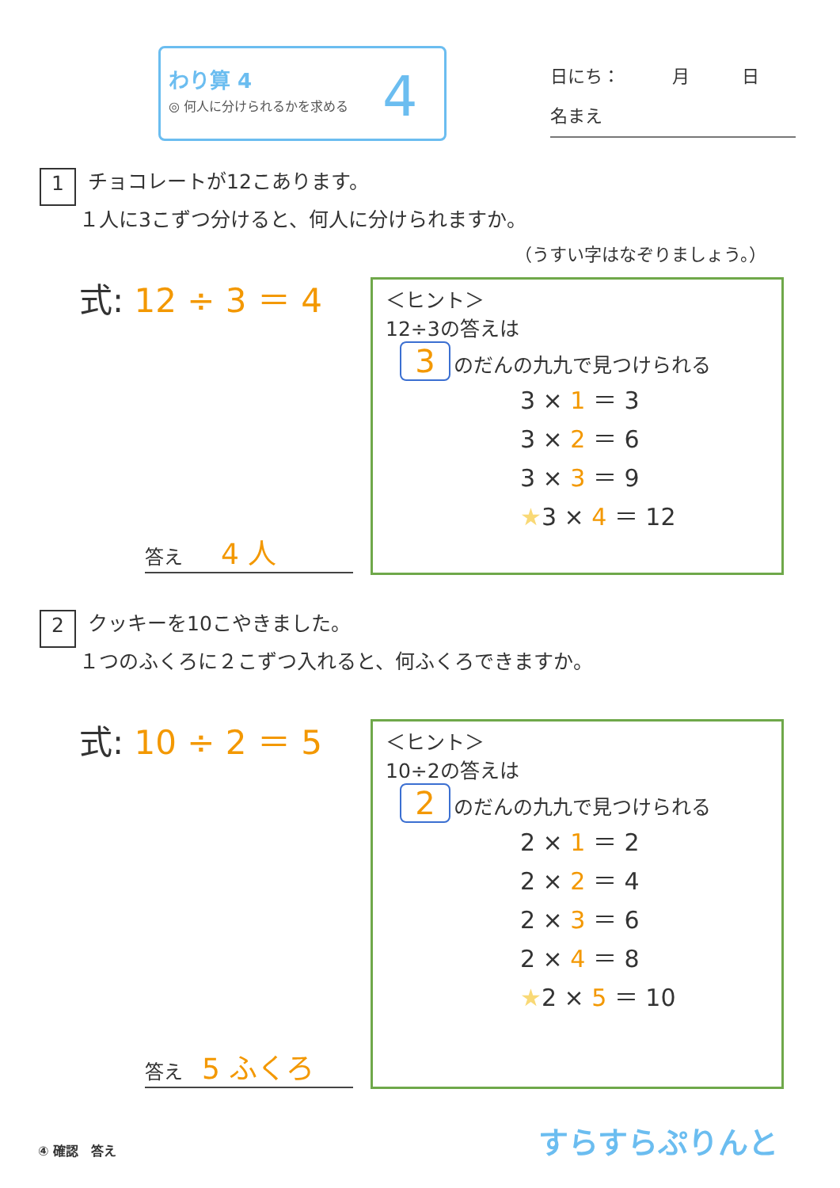わり算 4
◎ 何人に分けられるかを求める 4
日にち：　　　月　　　日
名まえ
1 チョコレートが12こあります。
　　１人に3こずつ分けると、何人に分けられますか。
（うすい字はなぞりましょう。）
式: 12 ÷ 3 ＝ 4
答え　　4 人
＜ヒント＞
12÷3の答えは
3 のだんの九九で見つけられる
3 × 1 ＝ 3
3 × 2 ＝ 6
3 × 3 ＝ 9
★3 × 4 ＝ 12
2 クッキーを10こやきました。
　　１つのふくろに２こずつ入れると、何ふくろできますか。
式: 10 ÷ 2 ＝ 5
答え　5 ふくろ
＜ヒント＞
10÷2の答えは
2 のだんの九九で見つけられる
2 × 1 ＝ 2
2 × 2 ＝ 4
2 × 3 ＝ 6
2 × 4 ＝ 8
★2 × 5 ＝ 10
④ 確認　答え すらすらぷりんと